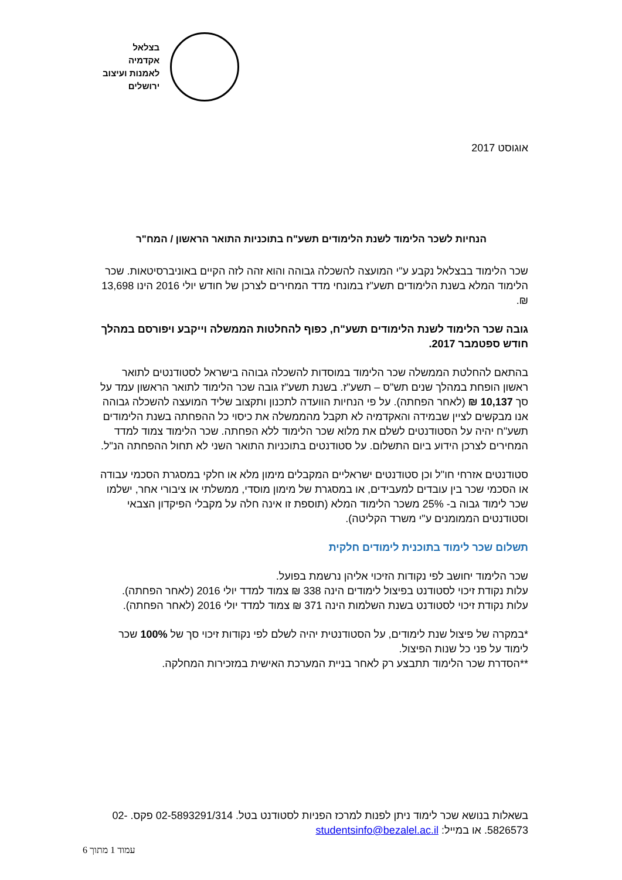בצלאל
אקדמיה
לאמנות ועיצוב
ירושלים
אוגוסט 2017
הנחיות לשכר הלימוד לשנת הלימודים תשע"ח בתוכניות התואר הראשון / המח"ר
שכר הלימוד בבצלאל נקבע ע"י המועצה להשכלה גבוהה והוא זהה לזה הקיים באוניברסיטאות. שכר הלימוד המלא בשנת הלימודים תשע"ז במונחי מדד המחירים לצרכן של חודש יולי 2016 הינו 13,698 ₪.
גובה שכר הלימוד לשנת הלימודים תשע"ח, כפוף להחלטות הממשלה וייקבע ויפורסם במהלך חודש ספטמבר 2017.
בהתאם להחלטת הממשלה שכר הלימוד במוסדות להשכלה גבוהה בישראל לסטודנטים לתואר ראשון הופחת במהלך שנים תש"ס – תשע"ז. בשנת תשע"ז גובה שכר הלימוד לתואר הראשון עמד על סך 10,137 ₪ (לאחר הפחתה). על פי הנחיות הוועדה לתכנון ותקצוב שליד המועצה להשכלה גבוהה אנו מבקשים לציין שבמידה והאקדמיה לא תקבל מהממשלה את כיסוי כל ההפחתה בשנת הלימודים תשע"ח יהיה על הסטודנטים לשלם את מלוא שכר הלימוד ללא הפחתה. שכר הלימוד צמוד למדד המחירים לצרכן הידוע ביום התשלום. על סטודנטים בתוכניות התואר השני לא תחול ההפחתה הנ"ל.
סטודנטים אזרחי חו"ל וכן סטודנטים ישראליים המקבלים מימון מלא או חלקי במסגרת הסכמי עבודה או הסכמי שכר בין עובדים למעבידים, או במסגרת של מימון מוסדי, ממשלתי או ציבורי אחר, ישלמו שכר לימוד גבוה ב- 25% משכר הלימוד המלא (תוספת זו אינה חלה על מקבלי הפיקדון הצבאי וסטודנטים הממומנים ע"י משרד הקליטה).
תשלום שכר לימוד בתוכנית לימודים חלקית
שכר הלימוד יחושב לפי נקודות הזיכוי אליהן נרשמת בפועל.
עלות נקודת זיכוי לסטודנט בפיצול לימודים הינה 338 ₪ צמוד למדד יולי 2016 (לאחר הפחתה).
עלות נקודת זיכוי לסטודנט בשנת השלמות הינה 371 ₪ צמוד למדד יולי 2016 (לאחר הפחתה).
*במקרה של פיצול שנת לימודים, על הסטודנטית יהיה לשלם לפי נקודות זיכוי סך של 100% שכר לימוד על פני כל שנות הפיצול.
**הסדרת שכר הלימוד תתבצע רק לאחר בניית המערכת האישית במזכירות המחלקה.
בשאלות בנושא שכר לימוד ניתן לפנות למרכז הפניות לסטודנט בטל. 02-5893291/314 פקס. 02-5826573. או במייל: studentsinfo@bezalel.ac.il
עמוד 1 מתוך 6